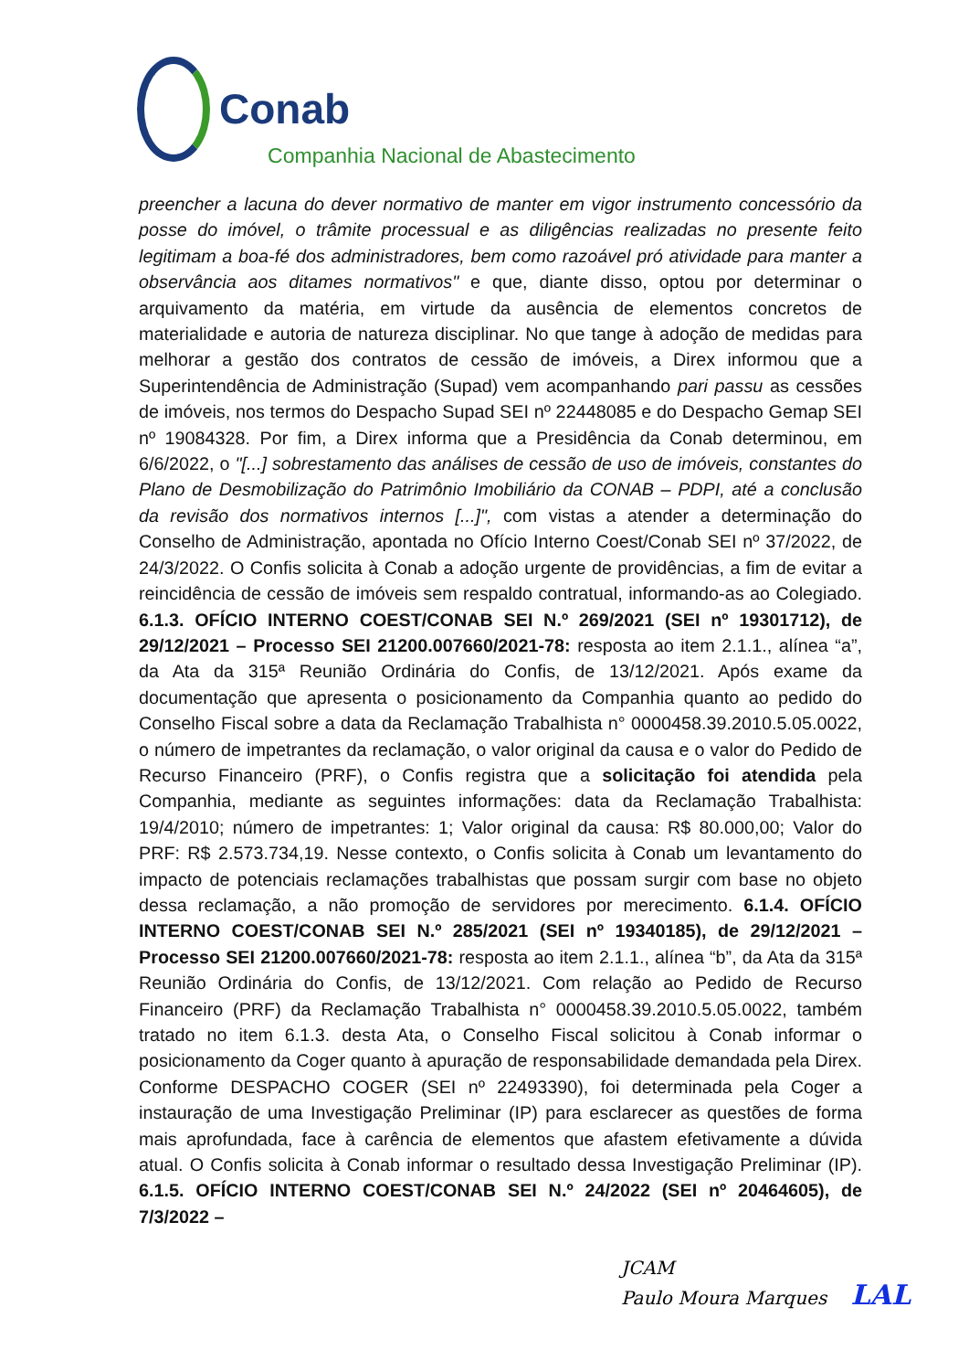Conab
Companhia Nacional de Abastecimento
preencher a lacuna do dever normativo de manter em vigor instrumento concessório da posse do imóvel, o trâmite processual e as diligências realizadas no presente feito legitimam a boa-fé dos administradores, bem como razoável pró atividade para manter a observância aos ditames normativos" e que, diante disso, optou por determinar o arquivamento da matéria, em virtude da ausência de elementos concretos de materialidade e autoria de natureza disciplinar. No que tange à adoção de medidas para melhorar a gestão dos contratos de cessão de imóveis, a Direx informou que a Superintendência de Administração (Supad) vem acompanhando pari passu as cessões de imóveis, nos termos do Despacho Supad SEI nº 22448085 e do Despacho Gemap SEI nº 19084328. Por fim, a Direx informa que a Presidência da Conab determinou, em 6/6/2022, o "[...] sobrestamento das análises de cessão de uso de imóveis, constantes do Plano de Desmobilização do Patrimônio Imobiliário da CONAB – PDPI, até a conclusão da revisão dos normativos internos [...]", com vistas a atender a determinação do Conselho de Administração, apontada no Ofício Interno Coest/Conab SEI nº 37/2022, de 24/3/2022. O Confis solicita à Conab a adoção urgente de providências, a fim de evitar a reincidência de cessão de imóveis sem respaldo contratual, informando-as ao Colegiado. 6.1.3. OFÍCIO INTERNO COEST/CONAB SEI N.º 269/2021 (SEI nº 19301712), de 29/12/2021 – Processo SEI 21200.007660/2021-78: resposta ao item 2.1.1., alínea “a”, da Ata da 315ª Reunião Ordinária do Confis, de 13/12/2021. Após exame da documentação que apresenta o posicionamento da Companhia quanto ao pedido do Conselho Fiscal sobre a data da Reclamação Trabalhista n° 0000458.39.2010.5.05.0022, o número de impetrantes da reclamação, o valor original da causa e o valor do Pedido de Recurso Financeiro (PRF), o Confis registra que a solicitação foi atendida pela Companhia, mediante as seguintes informações: data da Reclamação Trabalhista: 19/4/2010; número de impetrantes: 1; Valor original da causa: R$ 80.000,00; Valor do PRF: R$ 2.573.734,19. Nesse contexto, o Confis solicita à Conab um levantamento do impacto de potenciais reclamações trabalhistas que possam surgir com base no objeto dessa reclamação, a não promoção de servidores por merecimento. 6.1.4. OFÍCIO INTERNO COEST/CONAB SEI N.º 285/2021 (SEI nº 19340185), de 29/12/2021 – Processo SEI 21200.007660/2021-78: resposta ao item 2.1.1., alínea “b”, da Ata da 315ª Reunião Ordinária do Confis, de 13/12/2021. Com relação ao Pedido de Recurso Financeiro (PRF) da Reclamação Trabalhista n° 0000458.39.2010.5.05.0022, também tratado no item 6.1.3. desta Ata, o Conselho Fiscal solicitou à Conab informar o posicionamento da Coger quanto à apuração de responsabilidade demandada pela Direx. Conforme DESPACHO COGER (SEI nº 22493390), foi determinada pela Coger a instauração de uma Investigação Preliminar (IP) para esclarecer as questões de forma mais aprofundada, face à carência de elementos que afastem efetivamente a dúvida atual. O Confis solicita à Conab informar o resultado dessa Investigação Preliminar (IP). 6.1.5. OFÍCIO INTERNO COEST/CONAB SEI N.º 24/2022 (SEI nº 20464605), de 7/3/2022 –
JCAM
Paulo Moura Marques LAL